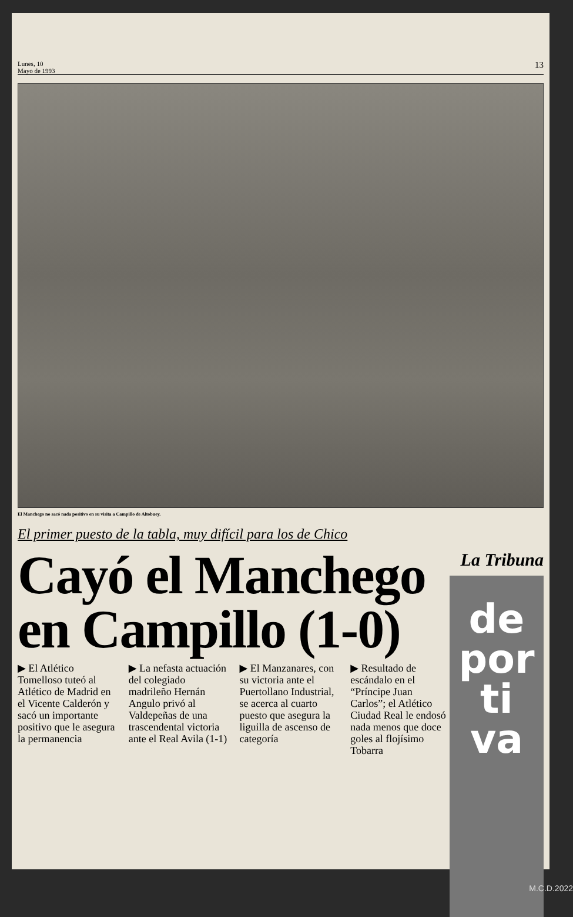Lunes, 10
Mayo de 1993 13
El Manchego no sacó nada positivo en su visita a Campillo de Altobuey.
El primer puesto de la tabla, muy difícil para los de Chico
Cayó el Manchego en Campillo (1-0)
▶ El Atlético Tomelloso tuteó al Atlético de Madrid en el Vicente Calderón y sacó un importante positivo que le asegura la permanencia
▶ La nefasta actuación del colegiado madrileño Hernán Angulo privó al Valdepeñas de una trascendental victoria ante el Real Avila (1-1)
▶ El Manzanares, con su victoria ante el Puertollano Industrial, se acerca al cuarto puesto que asegura la liguilla de ascenso de categoría
▶ Resultado de escándalo en el “Príncipe Juan Carlos”; el Atlético Ciudad Real le endosó nada menos que doce goles al flojísimo Tobarra
La Tribuna
de
por
ti
va
M.C.D.2022